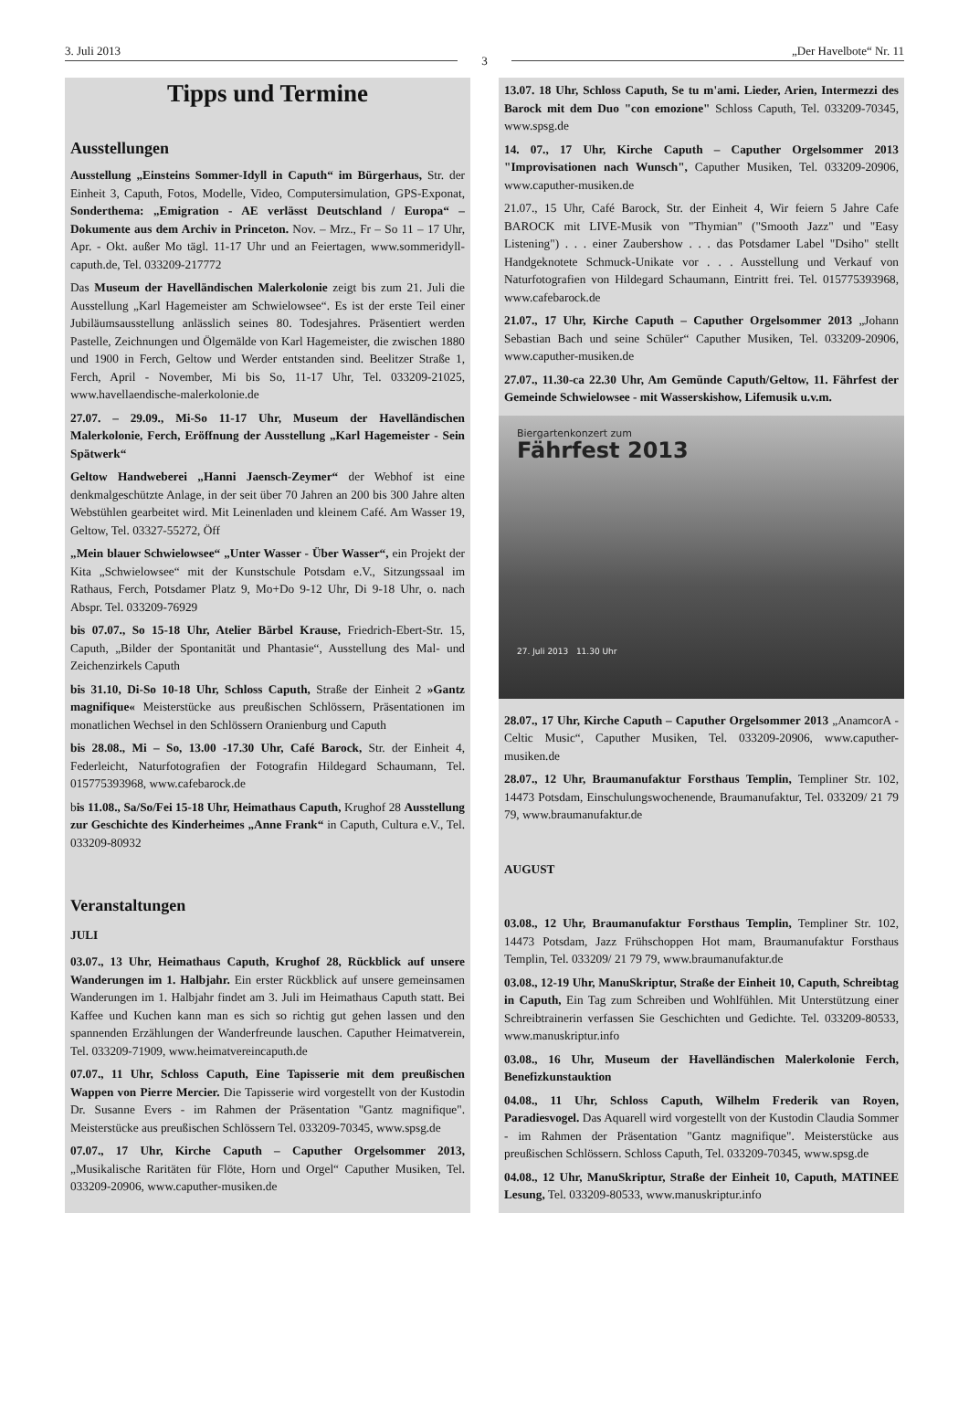3. Juli 2013
3
„Der Havelbote“ Nr. 11
Tipps und Termine
Ausstellungen
Ausstellung „Einsteins Sommer-Idyll in Caputh“ im Bürgerhaus, Str. der Einheit 3, Caputh, Fotos, Modelle, Video, Computersimulation, GPS-Exponat, Sonderthema: „Emigration - AE verlässt Deutschland / Europa“ – Dokumente aus dem Archiv in Princeton. Nov. – Mrz., Fr – So 11 – 17 Uhr, Apr. - Okt. außer Mo tägl. 11-17 Uhr und an Feiertagen, www.sommeridyll-caputh.de, Tel. 033209-217772
Das Museum der Havelländischen Malerkolonie zeigt bis zum 21. Juli die Ausstellung „Karl Hagemeister am Schwielowsee“. Es ist der erste Teil einer Jubiläumsausstellung anlässlich seines 80. Todesjahres. Präsentiert werden Pastelle, Zeichnungen und Ölgemälde von Karl Hagemeister, die zwischen 1880 und 1900 in Ferch, Geltow und Werder entstanden sind. Beelitzer Straße 1, Ferch, April - November, Mi bis So, 11-17 Uhr, Tel. 033209-21025, www.havellaendische-malerkolonie.de
27.07. – 29.09., Mi-So 11-17 Uhr, Museum der Havelländischen Malerkolonie, Ferch, Eröffnung der Ausstellung „Karl Hagemeister - Sein Spätwerk“
Geltow Handweberei „Hanni Jaensch-Zeymer“ der Webhof ist eine denkmalgeschützte Anlage, in der seit über 70 Jahren an 200 bis 300 Jahre alten Webstühlen gearbeitet wird. Mit Leinenladen und kleinem Café. Am Wasser 19, Geltow, Tel. 03327-55272, Öff
„Mein blauer Schwielowsee“ „Unter Wasser - Über Wasser“, ein Projekt der Kita „Schwielowsee“ mit der Kunstschule Potsdam e.V., Sitzungssaal im Rathaus, Ferch, Potsdamer Platz 9, Mo+Do 9-12 Uhr, Di 9-18 Uhr, o. nach Abspr. Tel. 033209-76929
bis 07.07., So 15-18 Uhr, Atelier Bärbel Krause, Friedrich-Ebert-Str. 15, Caputh, „Bilder der Spontanität und Phantasie“, Ausstellung des Mal- und Zeichenzirkels Caputh
bis 31.10, Di-So 10-18 Uhr, Schloss Caputh, Straße der Einheit 2 »Gantz magnifique« Meisterstücke aus preußischen Schlössern, Präsentationen im monatlichen Wechsel in den Schlössern Oranienburg und Caputh
bis 28.08., Mi – So, 13.00 -17.30 Uhr, Café Barock, Str. der Einheit 4, Federleicht, Naturfotografien der Fotografin Hildegard Schaumann, Tel. 015775393968, www.cafebarock.de
bis 11.08., Sa/So/Fei 15-18 Uhr, Heimathaus Caputh, Krughof 28 Ausstellung zur Geschichte des Kinderheimes „Anne Frank“ in Caputh, Cultura e.V., Tel. 033209-80932
Veranstaltungen
JULI
03.07., 13 Uhr, Heimathaus Caputh, Krughof 28, Rückblick auf unsere Wanderungen im 1. Halbjahr. Ein erster Rückblick auf unsere gemeinsamen Wanderungen im 1. Halbjahr findet am 3. Juli im Heimathaus Caputh statt. Bei Kaffee und Kuchen kann man es sich so richtig gut gehen lassen und den spannenden Erzählungen der Wanderfreunde lauschen. Caputher Heimatverein, Tel. 033209-71909, www.heimatvereincaputh.de
07.07., 11 Uhr, Schloss Caputh, Eine Tapisserie mit dem preußischen Wappen von Pierre Mercier. Die Tapisserie wird vorgestellt von der Kustodin Dr. Susanne Evers - im Rahmen der Präsentation "Gantz magnifique". Meisterstücke aus preußischen Schlössern Tel. 033209-70345, www.spsg.de
07.07., 17 Uhr, Kirche Caputh – Caputher Orgelsommer 2013, „Musikalische Raritäten für Flöte, Horn und Orgel“ Caputher Musiken, Tel. 033209-20906, www.caputher-musiken.de
13.07. 18 Uhr, Schloss Caputh, Se tu m'ami. Lieder, Arien, Intermezzi des Barock mit dem Duo "con emozione" Schloss Caputh, Tel. 033209-70345, www.spsg.de
14. 07., 17 Uhr, Kirche Caputh – Caputher Orgelsommer 2013 "Improvisationen nach Wunsch", Caputher Musiken, Tel. 033209-20906, www.caputher-musiken.de
21.07., 15 Uhr, Café Barock, Str. der Einheit 4, Wir feiern 5 Jahre Cafe BAROCK mit LIVE-Musik von "Thymian" ("Smooth Jazz" und "Easy Listening") . . . einer Zaubershow . . . das Potsdamer Label "Dsiho" stellt Handgeknotete Schmuck-Unikate vor . . . Ausstellung und Verkauf von Naturfotografien von Hildegard Schaumann, Eintritt frei. Tel. 015775393968, www.cafebarock.de
21.07., 17 Uhr, Kirche Caputh – Caputher Orgelsommer 2013 „Johann Sebastian Bach und seine Schüler“ Caputher Musiken, Tel. 033209-20906, www.caputher-musiken.de
27.07., 11.30-ca 22.30 Uhr, Am Gemünde Caputh/Geltow, 11. Fährfest der Gemeinde Schwielowsee - mit Wasserskishow, Lifemusik u.v.m.
Biergartenkonzert zum
Fährfest 2013
27. Juli 2013 11.30 Uhr
28.07., 17 Uhr, Kirche Caputh – Caputher Orgelsommer 2013 „AnamcorA - Celtic Music“, Caputher Musiken, Tel. 033209-20906, www.caputher-musiken.de
28.07., 12 Uhr, Braumanufaktur Forsthaus Templin, Templiner Str. 102, 14473 Potsdam, Einschulungswochenende, Braumanufaktur, Tel. 033209/ 21 79 79, www.braumanufaktur.de
AUGUST
03.08., 12 Uhr, Braumanufaktur Forsthaus Templin, Templiner Str. 102, 14473 Potsdam, Jazz Frühschoppen Hot mam, Braumanufaktur Forsthaus Templin, Tel. 033209/ 21 79 79, www.braumanufaktur.de
03.08., 12-19 Uhr, ManuSkriptur, Straße der Einheit 10, Caputh, Schreibtag in Caputh, Ein Tag zum Schreiben und Wohlfühlen. Mit Unterstützung einer Schreibtrainerin verfassen Sie Geschichten und Gedichte. Tel. 033209-80533, www.manuskriptur.info
03.08., 16 Uhr, Museum der Havelländischen Malerkolonie Ferch, Benefizkunstauktion
04.08., 11 Uhr, Schloss Caputh, Wilhelm Frederik van Royen, Paradiesvogel. Das Aquarell wird vorgestellt von der Kustodin Claudia Sommer - im Rahmen der Präsentation "Gantz magnifique". Meisterstücke aus preußischen Schlössern. Schloss Caputh, Tel. 033209-70345, www.spsg.de
04.08., 12 Uhr, ManuSkriptur, Straße der Einheit 10, Caputh, MATINEE Lesung, Tel. 033209-80533, www.manuskriptur.info